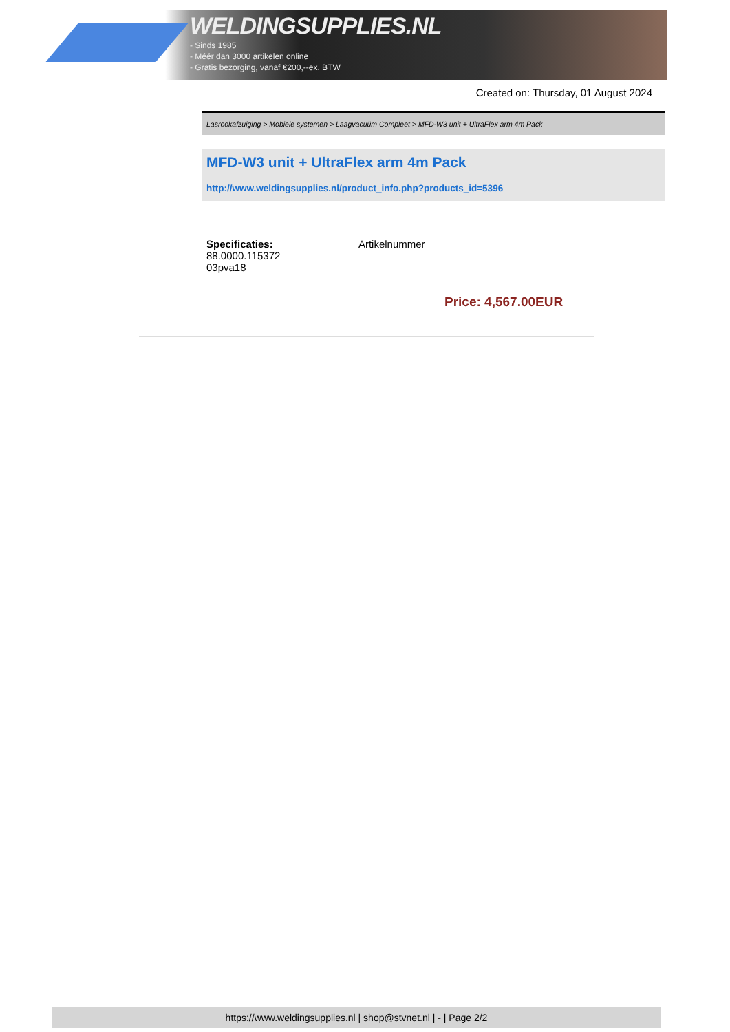WELDINGSUPPLIES.NL
- Sinds 1985
- Méér dan 3000 artikelen online
- Gratis bezorging, vanaf €200,--ex. BTW
Created on: Thursday, 01 August 2024
Lasrookafzuiging > Mobiele systemen > Laagvacuüm Compleet > MFD-W3 unit + UltraFlex arm 4m Pack
MFD-W3 unit + UltraFlex arm 4m Pack
http://www.weldingsupplies.nl/product_info.php?products_id=5396
Specificaties: Artikelnummer
88.0000.115372
03pva18
Price: 4,567.00EUR
https://www.weldingsupplies.nl | shop@stvnet.nl | - | Page 2/2